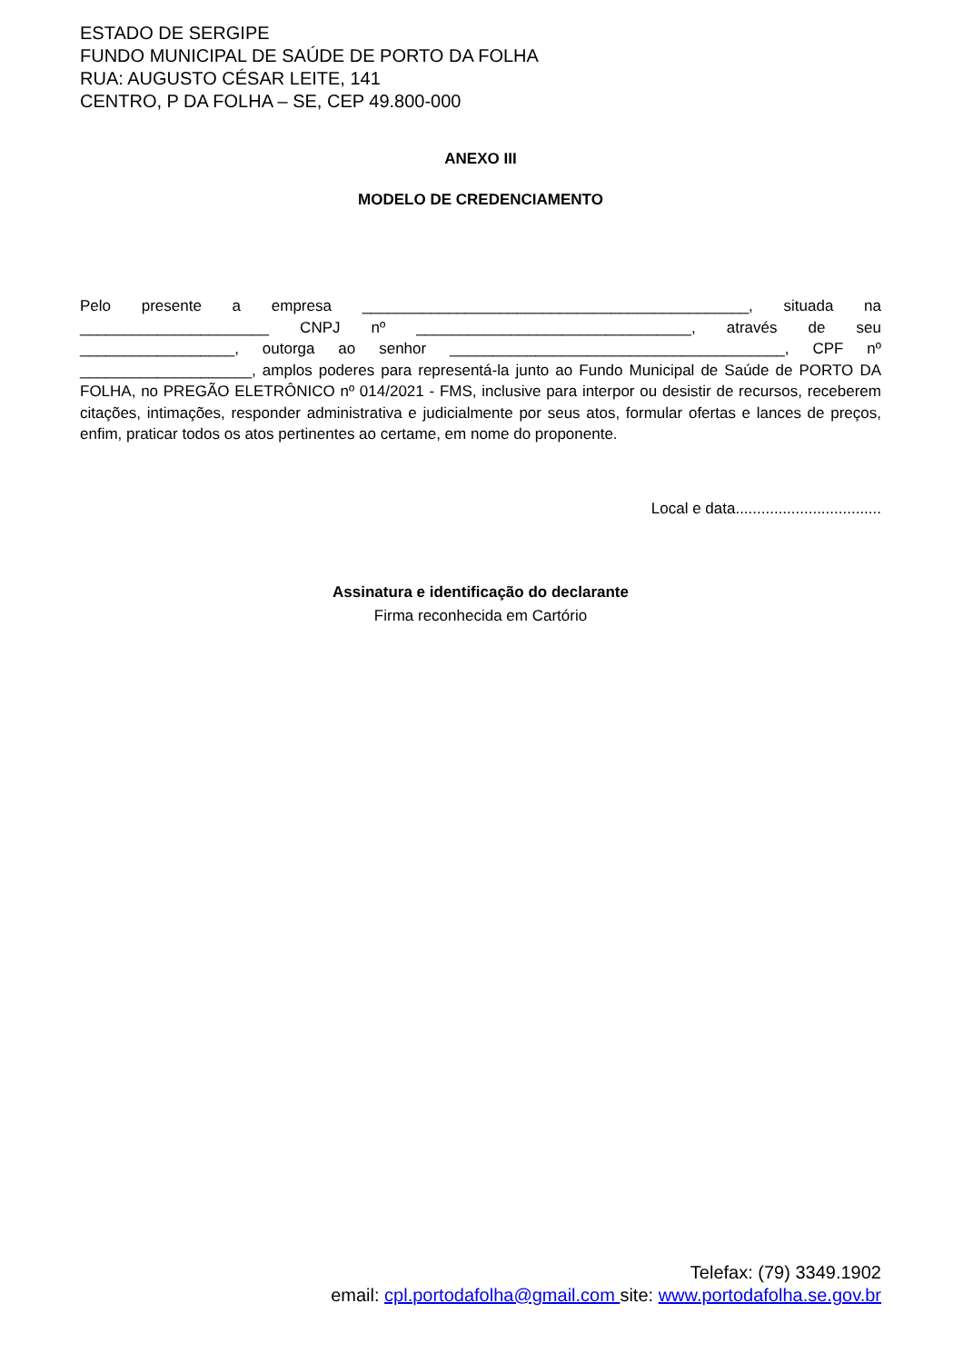ESTADO DE SERGIPE
FUNDO MUNICIPAL DE SAÚDE DE PORTO DA FOLHA
RUA: AUGUSTO CÉSAR LEITE, 141
CENTRO, P DA FOLHA – SE, CEP 49.800-000
ANEXO III
MODELO DE CREDENCIAMENTO
Pelo presente a empresa _____________________________________________, situada na ______________________ CNPJ nº ________________________________, através de seu __________________, outorga ao senhor _______________________________________, CPF nº ____________________, amplos poderes para representá-la junto ao Fundo Municipal de Saúde de PORTO DA FOLHA, no PREGÃO ELETRÔNICO nº 014/2021 - FMS, inclusive para interpor ou desistir de recursos, receberem citações, intimações, responder administrativa e judicialmente por seus atos, formular ofertas e lances de preços, enfim, praticar todos os atos pertinentes ao certame, em nome do proponente.
Local e data..................................
Assinatura e identificação do declarante
Firma reconhecida em Cartório
Telefax: (79) 3349.1902
email: cpl.portodafolha@gmail.com site: www.portodafolha.se.gov.br